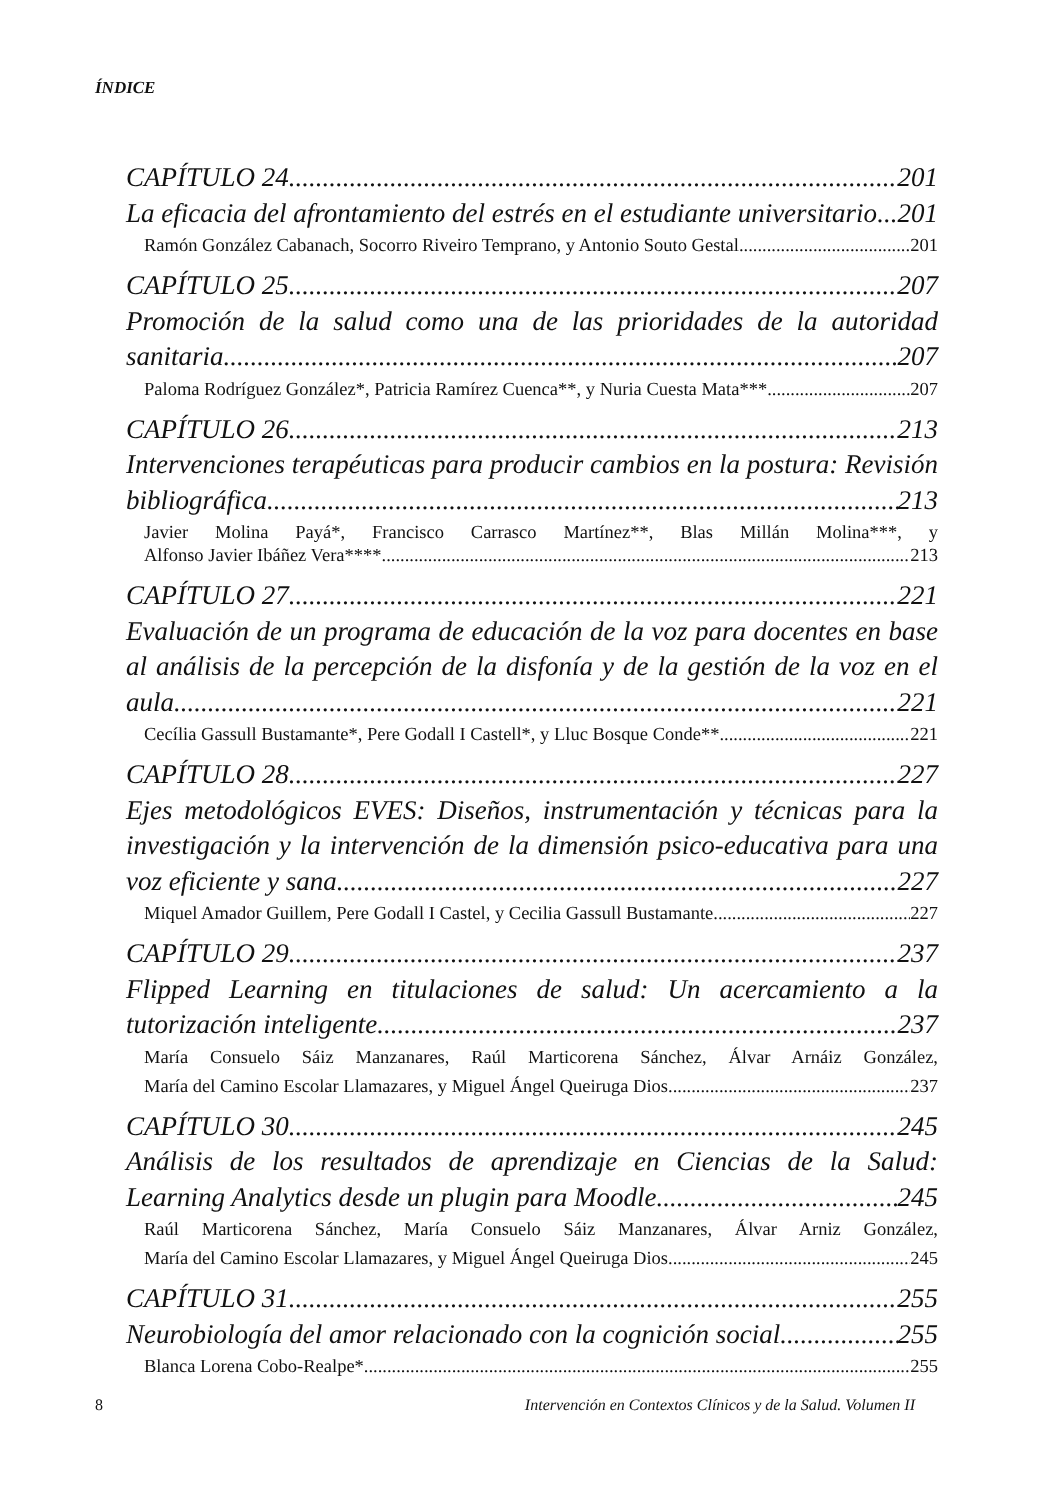ÍNDICE
CAPÍTULO 24 201
La eficacia del afrontamiento del estrés en el estudiante universitario 201
Ramón González Cabanach, Socorro Riveiro Temprano, y Antonio Souto Gestal 201
CAPÍTULO 25 207
Promoción de la salud como una de las prioridades de la autoridad
sanitaria 207
Paloma Rodríguez González*, Patricia Ramírez Cuenca**, y Nuria Cuesta Mata*** 207
CAPÍTULO 26 213
Intervenciones terapéuticas para producir cambios en la postura: Revisión
bibliográfica 213
Javier Molina Payá*, Francisco Carrasco Martínez**, Blas Millán Molina***, y
Alfonso Javier Ibáñez Vera**** 213
CAPÍTULO 27 221
Evaluación de un programa de educación de la voz para docentes en base
al análisis de la percepción de la disfonía y de la gestión de la voz en el
aula 221
Cecília Gassull Bustamante*, Pere Godall I Castell*, y Lluc Bosque Conde** 221
CAPÍTULO 28 227
Ejes metodológicos EVES: Diseños, instrumentación y técnicas para la
investigación y la intervención de la dimensión psico-educativa para una
voz eficiente y sana 227
Miquel Amador Guillem, Pere Godall I Castel, y Cecilia Gassull Bustamante 227
CAPÍTULO 29 237
Flipped Learning en titulaciones de salud: Un acercamiento a la
tutorización inteligente 237
María Consuelo Sáiz Manzanares, Raúl Marticorena Sánchez, Álvar Arnáiz González,
María del Camino Escolar Llamazares, y Miguel Ángel Queiruga Dios 237
CAPÍTULO 30 245
Análisis de los resultados de aprendizaje en Ciencias de la Salud:
Learning Analytics desde un plugin para Moodle 245
Raúl Marticorena Sánchez, María Consuelo Sáiz Manzanares, Álvar Arniz González,
María del Camino Escolar Llamazares, y Miguel Ángel Queiruga Dios 245
CAPÍTULO 31 255
Neurobiología del amor relacionado con la cognición social 255
Blanca Lorena Cobo-Realpe* 255
8 Intervención en Contextos Clínicos y de la Salud. Volumen II